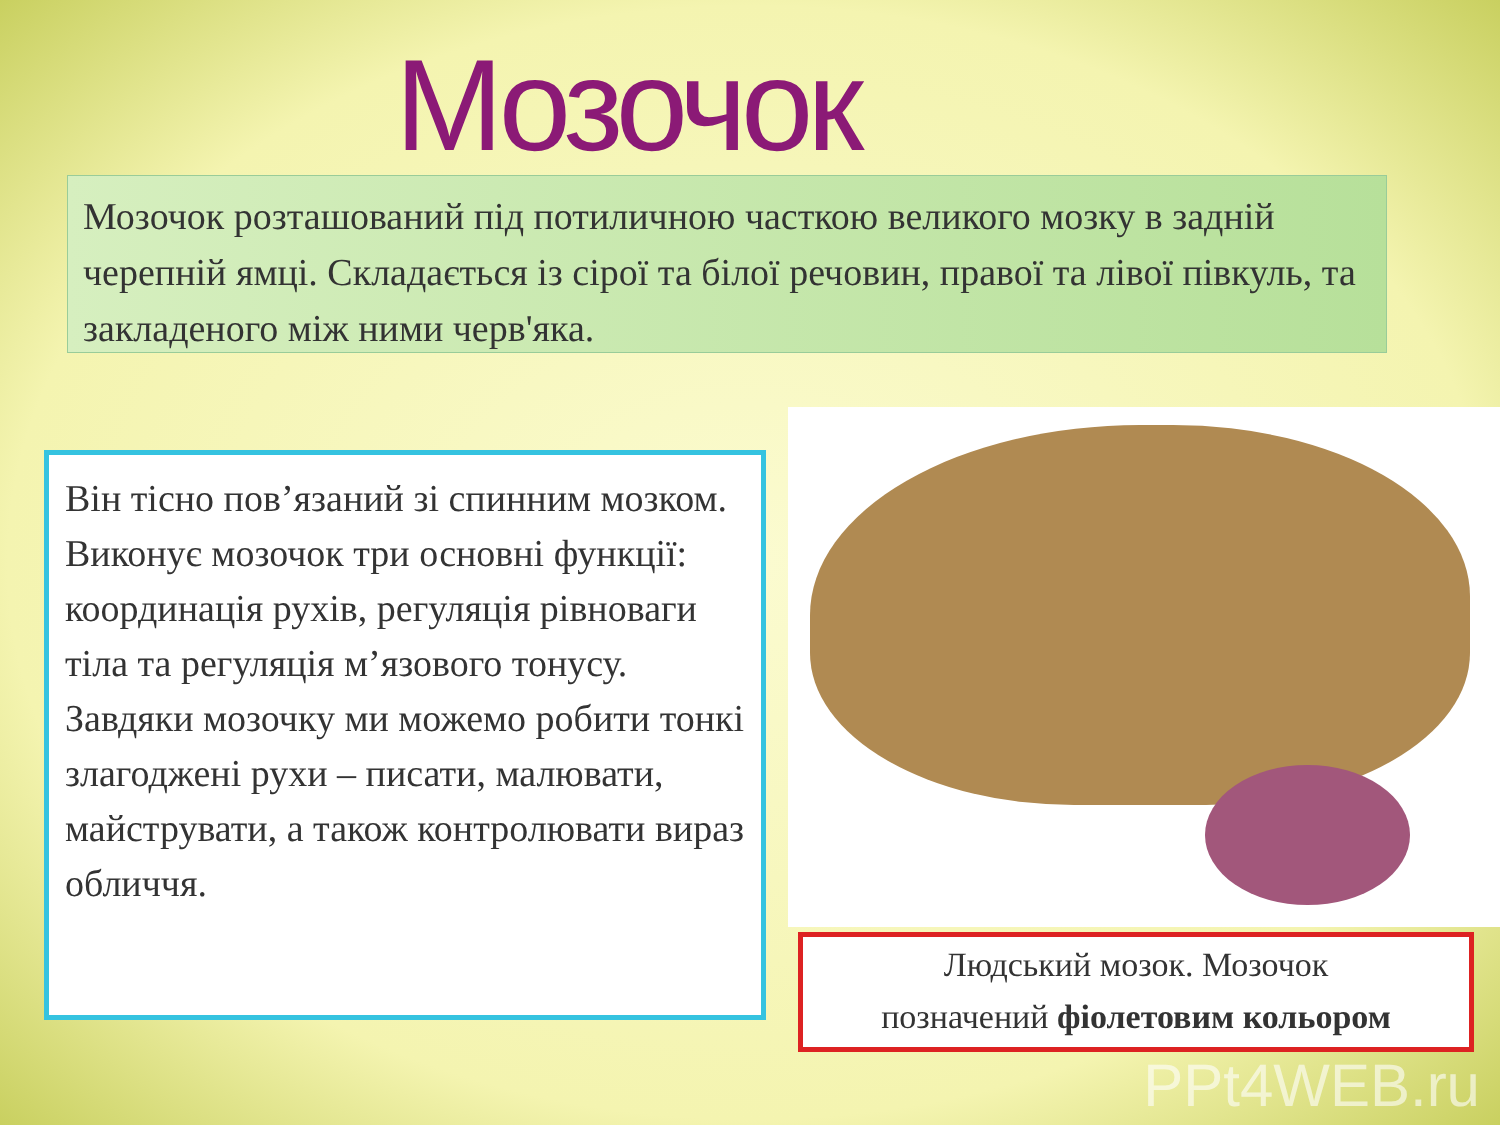Мозочок
Мозочок розташований під потиличною часткою великого мозку в задній черепній ямці. Складається із сірої та білої речовин, правої та лівої півкуль, та закладеного між ними черв'яка.
Він тісно пов’язаний зі спинним мозком. Виконує мозочок три основні функції: координація рухів, регуляція рівноваги тіла та регуляція м’язового тонусу. Завдяки мозочку ми можемо робити тонкі злагоджені рухи – писати, малювати, майструвати, а також контролювати вираз обличчя.
Людський мозок. Мозочок
позначений фіолетовим кольором
PPt4WEB.ru